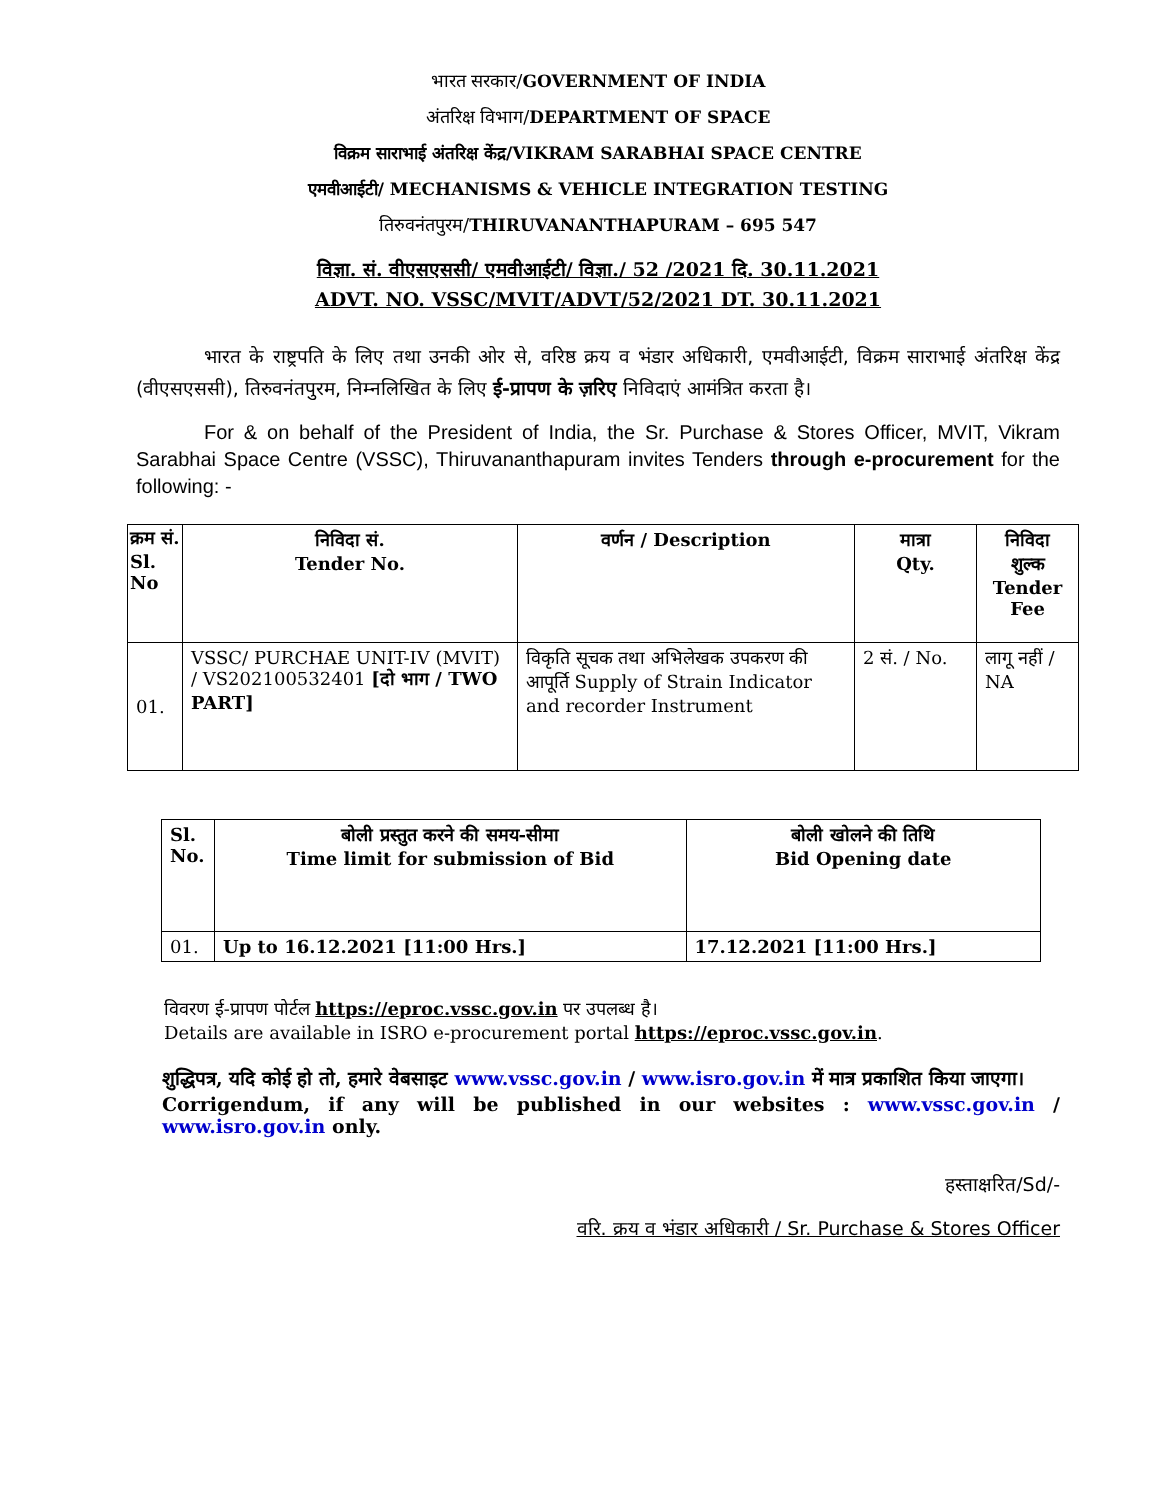भारत सरकार/GOVERNMENT OF INDIA
अंतरिक्ष विभाग/DEPARTMENT OF SPACE
विक्रम साराभाई अंतरिक्ष केंद्र/VIKRAM SARABHAI SPACE CENTRE
एमवीआईटी/ MECHANISMS & VEHICLE INTEGRATION TESTING
तिरुवनंतपुरम/THIRUVANANTHAPURAM – 695 547
विज्ञा. सं. वीएसएससी/ एमवीआईटी/ विज्ञा./ 52 /2021 दि. 30.11.2021
ADVT. NO. VSSC/MVIT/ADVT/52/2021 DT. 30.11.2021
भारत के राष्ट्रपति के लिए तथा उनकी ओर से, वरिष्ठ क्रय व भंडार अधिकारी, एमवीआईटी, विक्रम साराभाई अंतरिक्ष केंद्र (वीएसएससी), तिरुवनंतपुरम, निम्नलिखित के लिए ई-प्रापण के ज़रिए निविदाएं आमंत्रित करता है।
For & on behalf of the President of India, the Sr. Purchase & Stores Officer, MVIT, Vikram Sarabhai Space Centre (VSSC), Thiruvananthapuram invites Tenders through e-procurement for the following: -
| क्रम सं. Sl. No | निविदा सं. Tender No. | वर्णन / Description | मात्रा Qty. | निविदा शुल्क Tender Fee |
| --- | --- | --- | --- | --- |
| 01. | VSSC/ PURCHAE UNIT-IV (MVIT) / VS202100532401 [दो भाग / TWO PART] | विकृति सूचक तथा अभिलेखक उपकरण की आपूर्ति Supply of Strain Indicator and recorder Instrument | 2 सं. / No. | लागू नहीं / NA |
| Sl. No. | बोली प्रस्तुत करने की समय-सीमा Time limit for submission of Bid | बोली खोलने की तिथि Bid Opening date |
| --- | --- | --- |
| 01. | Up to 16.12.2021 [11:00 Hrs.] | 17.12.2021 [11:00 Hrs.] |
विवरण ई-प्रापण पोर्टल https://eproc.vssc.gov.in पर उपलब्ध है।
Details are available in ISRO e-procurement portal https://eproc.vssc.gov.in.
शुद्धिपत्र, यदि कोई हो तो, हमारे वेबसाइट www.vssc.gov.in / www.isro.gov.in में मात्र प्रकाशित किया जाएगा।
Corrigendum, if any will be published in our websites : www.vssc.gov.in / www.isro.gov.in only.
हस्ताक्षरित/Sd/-
वरि. क्रय व भंडार अधिकारी / Sr. Purchase & Stores Officer